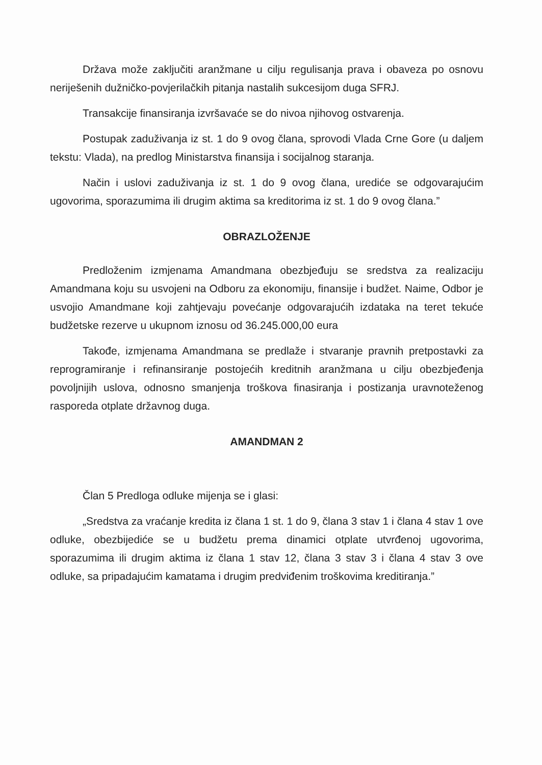Država može zaključiti aranžmane u cilju regulisanja prava i obaveza po osnovu neriješenih dužničko-povjerilačkih pitanja nastalih sukcesijom duga SFRJ.
Transakcije finansiranja izvršavaće se do nivoa njihovog ostvarenja.
Postupak zaduživanja iz st. 1 do 9 ovog člana, sprovodi Vlada Crne Gore (u daljem tekstu: Vlada), na predlog Ministarstva finansija i socijalnog staranja.
Način i uslovi zaduživanja iz st. 1 do 9 ovog člana, urediće se odgovarajućim ugovorima, sporazumima ili drugim aktima sa kreditorima iz st. 1 do 9 ovog člana.”
OBRAZLOŽENJE
Predloženim izmjenama Amandmana obezbjeđuju se sredstva za realizaciju Amandmana koju su usvojeni na Odboru za ekonomiju, finansije i budžet. Naime, Odbor je usvojio Amandmane koji zahtjevaju povećanje odgovarajućih izdataka na teret tekuće budžetske rezerve u ukupnom iznosu od 36.245.000,00 eura
Takođe, izmjenama Amandmana se predlaže i stvaranje pravnih pretpostavki za reprogramiranje i refinansiranje postojećih kreditnih aranžmana u cilju obezbjeđenja povoljnijih uslova, odnosno smanjenja troškova finasiranja i postizanja uravnoteženog rasporeda otplate državnog duga.
AMANDMAN 2
Član 5 Predloga odluke mijenja se i glasi:
„Sredstva za vraćanje kredita iz člana 1 st. 1 do 9, člana 3 stav 1 i člana 4 stav 1 ove odluke, obezbijediće se u budžetu prema dinamici otplate utvrđenoj ugovorima, sporazumima ili drugim aktima iz člana 1 stav 12, člana 3 stav 3 i člana 4 stav 3 ove odluke, sa pripadajućim kamatama i drugim predviđenim troškovima kreditiranja.”